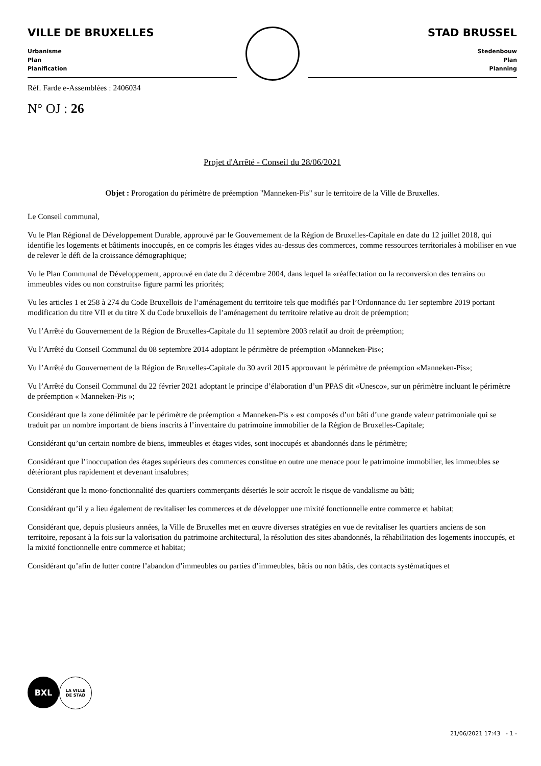VILLE DE BRUXELLES
Urbanisme
Plan
Planification
STAD BRUSSEL
Stedenbouw
Plan
Planning
Réf. Farde e-Assemblées : 2406034
N° OJ : 26
Projet d'Arrêté - Conseil du 28/06/2021
Objet : Prorogation du périmètre de préemption "Manneken-Pis" sur le territoire de la Ville de Bruxelles.
Le Conseil communal,
Vu le Plan Régional de Développement Durable, approuvé par le Gouvernement de la Région de Bruxelles-Capitale en date du 12 juillet 2018, qui identifie les logements et bâtiments inoccupés, en ce compris les étages vides au-dessus des commerces, comme ressources territoriales à mobiliser en vue de relever le défi de la croissance démographique;
Vu le Plan Communal de Développement, approuvé en date du 2 décembre 2004, dans lequel la «réaffectation ou la reconversion des terrains ou immeubles vides ou non construits» figure parmi les priorités;
Vu les articles 1 et 258 à 274 du Code Bruxellois de l’aménagement du territoire tels que modifiés par l’Ordonnance du 1er septembre 2019 portant modification du titre VII et du titre X du Code bruxellois de l’aménagement du territoire relative au droit de préemption;
Vu l’Arrêté du Gouvernement de la Région de Bruxelles-Capitale du 11 septembre 2003 relatif au droit de préemption;
Vu l’Arrêté du Conseil Communal du 08 septembre 2014 adoptant le périmètre de préemption «Manneken-Pis»;
Vu l’Arrêté du Gouvernement de la Région de Bruxelles-Capitale du 30 avril 2015 approuvant le périmètre de préemption «Manneken-Pis»;
Vu l’Arrêté du Conseil Communal du 22 février 2021 adoptant le principe d’élaboration d’un PPAS dit «Unesco», sur un périmètre incluant le périmètre de préemption « Manneken-Pis »;
Considérant que la zone délimitée par le périmètre de préemption « Manneken-Pis » est composés d’un bâti d’une grande valeur patrimoniale qui se traduit par un nombre important de biens inscrits à l’inventaire du patrimoine immobilier de la Région de Bruxelles-Capitale;
Considérant qu’un certain nombre de biens, immeubles et étages vides, sont inoccupés et abandonnés dans le périmètre;
Considérant que l’inoccupation des étages supérieurs des commerces constitue en outre une menace pour le patrimoine immobilier, les immeubles se détériorant plus rapidement et devenant insalubres;
Considérant que la mono-fonctionnalité des quartiers commerçants désertés le soir accroît le risque de vandalisme au bâti;
Considérant qu’il y a lieu également de revitaliser les commerces et de développer une mixité fonctionnelle entre commerce et habitat;
Considérant que, depuis plusieurs années, la Ville de Bruxelles met en œuvre diverses stratégies en vue de revitaliser les quartiers anciens de son territoire, reposant à la fois sur la valorisation du patrimoine architectural, la résolution des sites abandonnés, la réhabilitation des logements inoccupés, et la mixité fonctionnelle entre commerce et habitat;
Considérant qu’afin de lutter contre l’abandon d’immeubles ou parties d’immeubles, bâtis ou non bâtis, des contacts systématiques et
BXL
LA VILLE
DE STAD
21/06/2021 17:43 - 1 -